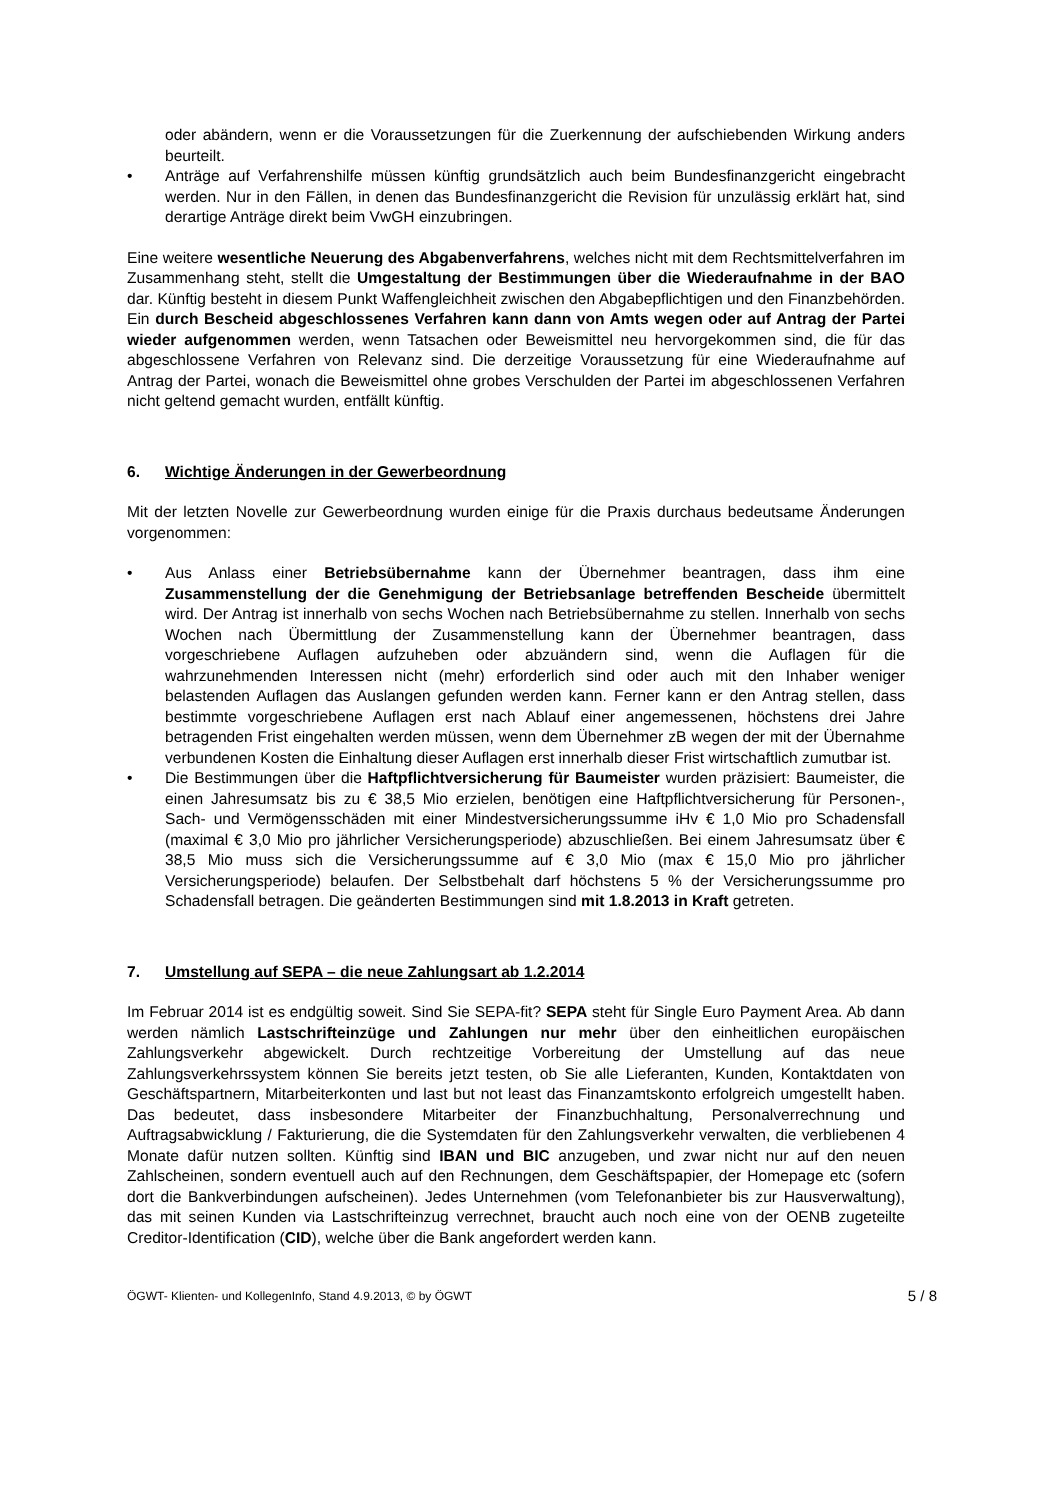oder abändern, wenn er die Voraussetzungen für die Zuerkennung der aufschiebenden Wirkung anders beurteilt.
• Anträge auf Verfahrenshilfe müssen künftig grundsätzlich auch beim Bundesfinanzgericht eingebracht werden. Nur in den Fällen, in denen das Bundesfinanzgericht die Revision für unzulässig erklärt hat, sind derartige Anträge direkt beim VwGH einzubringen.
Eine weitere wesentliche Neuerung des Abgabenverfahrens, welches nicht mit dem Rechtsmittelverfahren im Zusammenhang steht, stellt die Umgestaltung der Bestimmungen über die Wiederaufnahme in der BAO dar. Künftig besteht in diesem Punkt Waffengleichheit zwischen den Abgabepflichtigen und den Finanzbehörden. Ein durch Bescheid abgeschlossenes Verfahren kann dann von Amts wegen oder auf Antrag der Partei wieder aufgenommen werden, wenn Tatsachen oder Beweismittel neu hervorgekommen sind, die für das abgeschlossene Verfahren von Relevanz sind. Die derzeitige Voraussetzung für eine Wiederaufnahme auf Antrag der Partei, wonach die Beweismittel ohne grobes Verschulden der Partei im abgeschlossenen Verfahren nicht geltend gemacht wurden, entfällt künftig.
6. Wichtige Änderungen in der Gewerbeordnung
Mit der letzten Novelle zur Gewerbeordnung wurden einige für die Praxis durchaus bedeutsame Änderungen vorgenommen:
• Aus Anlass einer Betriebsübernahme kann der Übernehmer beantragen, dass ihm eine Zusammenstellung der die Genehmigung der Betriebsanlage betreffenden Bescheide übermittelt wird. Der Antrag ist innerhalb von sechs Wochen nach Betriebsübernahme zu stellen. Innerhalb von sechs Wochen nach Übermittlung der Zusammenstellung kann der Übernehmer beantragen, dass vorgeschriebene Auflagen aufzuheben oder abzuändern sind, wenn die Auflagen für die wahrzunehmenden Interessen nicht (mehr) erforderlich sind oder auch mit den Inhaber weniger belastenden Auflagen das Auslangen gefunden werden kann. Ferner kann er den Antrag stellen, dass bestimmte vorgeschriebene Auflagen erst nach Ablauf einer angemessenen, höchstens drei Jahre betragenden Frist eingehalten werden müssen, wenn dem Übernehmer zB wegen der mit der Übernahme verbundenen Kosten die Einhaltung dieser Auflagen erst innerhalb dieser Frist wirtschaftlich zumutbar ist.
• Die Bestimmungen über die Haftpflichtversicherung für Baumeister wurden präzisiert: Baumeister, die einen Jahresumsatz bis zu € 38,5 Mio erzielen, benötigen eine Haftpflichtversicherung für Personen-, Sach- und Vermögensschäden mit einer Mindest­versicherungssumme iHv € 1,0 Mio pro Schadensfall (maximal € 3,0 Mio pro jährlicher Versicherungsperiode) abzuschließen. Bei einem Jahresumsatz über € 38,5 Mio muss sich die Versicherungssumme auf € 3,0 Mio (max € 15,0 Mio pro jährlicher Versicherungsperiode) belaufen. Der Selbstbehalt darf höchstens 5 % der Versicherungssumme pro Schadensfall betragen. Die geänderten Bestimmungen sind mit 1.8.2013 in Kraft getreten.
7. Umstellung auf SEPA – die neue Zahlungsart ab 1.2.2014
Im Februar 2014 ist es endgültig soweit. Sind Sie SEPA-fit? SEPA steht für Single Euro Payment Area. Ab dann werden nämlich Lastschrifteinzüge und Zahlungen nur mehr über den einheitlichen europäischen Zahlungsverkehr abgewickelt. Durch rechtzeitige Vorbereitung der Umstellung auf das neue Zahlungsverkehrssystem können Sie bereits jetzt testen, ob Sie alle Lieferanten, Kunden, Kontaktdaten von Geschäftspartnern, Mitarbeiterkonten und last but not least das Finanzamtskonto erfolgreich umgestellt haben. Das bedeutet, dass insbesondere Mitarbeiter der Finanzbuchhaltung, Personalverrechnung und Auftragsabwicklung / Fakturierung, die die Systemdaten für den Zahlungsverkehr verwalten, die verbliebenen 4 Monate dafür nutzen sollten. Künftig sind IBAN und BIC anzugeben, und zwar nicht nur auf den neuen Zahlscheinen, sondern eventuell auch auf den Rechnungen, dem Geschäftspapier, der Homepage etc (sofern dort die Bankverbindungen aufscheinen). Jedes Unternehmen (vom Telefonanbieter bis zur Hausverwaltung), das mit seinen Kunden via Lastschrifteinzug verrechnet, braucht auch noch eine von der OENB zugeteilte Creditor-Identification (CID), welche über die Bank angefordert werden kann.
ÖGWT- Klienten- und KollegenInfo, Stand 4.9.2013, © by ÖGWT 5 / 8